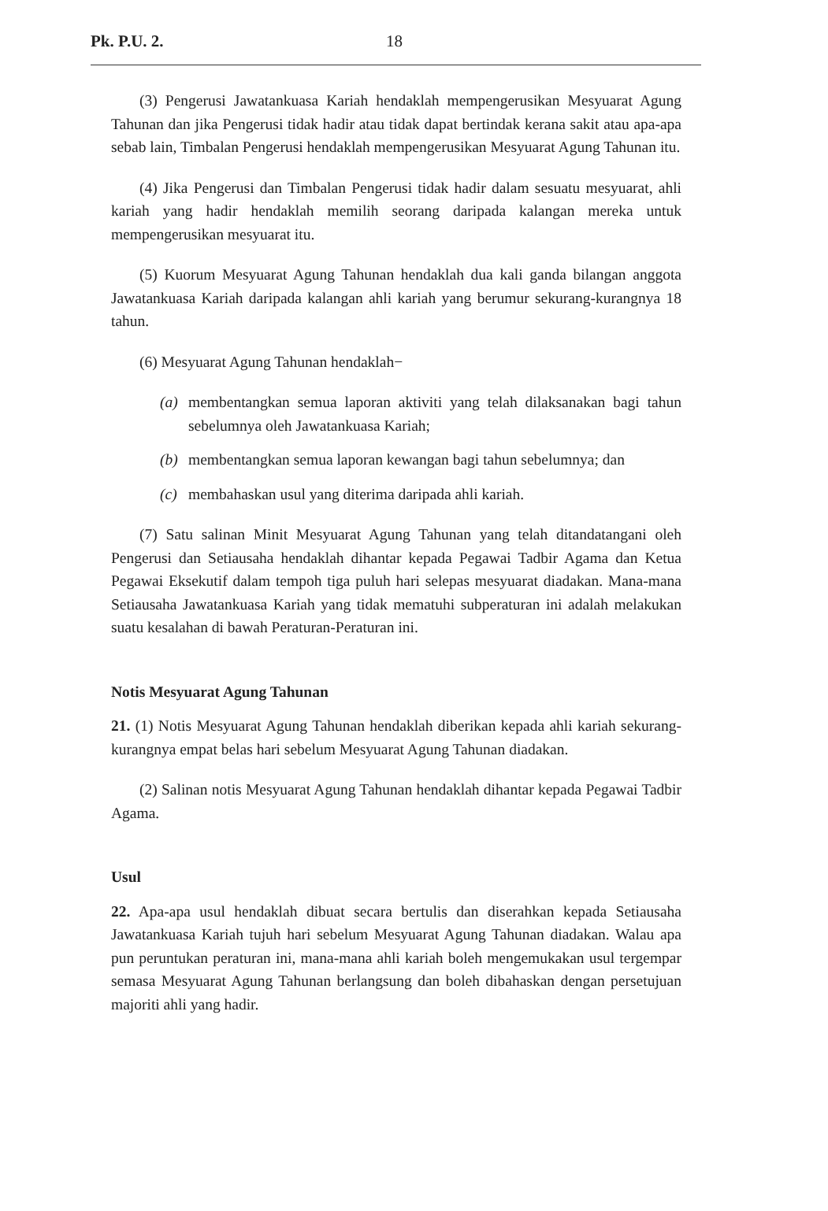Pk. P.U. 2. 18
(3) Pengerusi Jawatankuasa Kariah hendaklah mempengerusikan Mesyuarat Agung Tahunan dan jika Pengerusi tidak hadir atau tidak dapat bertindak kerana sakit atau apa-apa sebab lain, Timbalan Pengerusi hendaklah mempengerusikan Mesyuarat Agung Tahunan itu.
(4) Jika Pengerusi dan Timbalan Pengerusi tidak hadir dalam sesuatu mesyuarat, ahli kariah yang hadir hendaklah memilih seorang daripada kalangan mereka untuk mempengerusikan mesyuarat itu.
(5) Kuorum Mesyuarat Agung Tahunan hendaklah dua kali ganda bilangan anggota Jawatankuasa Kariah daripada kalangan ahli kariah yang berumur sekurang-kurangnya 18 tahun.
(6) Mesyuarat Agung Tahunan hendaklah−
(a) membentangkan semua laporan aktiviti yang telah dilaksanakan bagi tahun sebelumnya oleh Jawatankuasa Kariah;
(b) membentangkan semua laporan kewangan bagi tahun sebelumnya; dan
(c) membahaskan usul yang diterima daripada ahli kariah.
(7) Satu salinan Minit Mesyuarat Agung Tahunan yang telah ditandatangani oleh Pengerusi dan Setiausaha hendaklah dihantar kepada Pegawai Tadbir Agama dan Ketua Pegawai Eksekutif dalam tempoh tiga puluh hari selepas mesyuarat diadakan. Mana-mana Setiausaha Jawatankuasa Kariah yang tidak mematuhi subperaturan ini adalah melakukan suatu kesalahan di bawah Peraturan-Peraturan ini.
Notis Mesyuarat Agung Tahunan
21. (1) Notis Mesyuarat Agung Tahunan hendaklah diberikan kepada ahli kariah sekurang-kurangnya empat belas hari sebelum Mesyuarat Agung Tahunan diadakan.
(2) Salinan notis Mesyuarat Agung Tahunan hendaklah dihantar kepada Pegawai Tadbir Agama.
Usul
22. Apa-apa usul hendaklah dibuat secara bertulis dan diserahkan kepada Setiausaha Jawatankuasa Kariah tujuh hari sebelum Mesyuarat Agung Tahunan diadakan. Walau apa pun peruntukan peraturan ini, mana-mana ahli kariah boleh mengemukakan usul tergempar semasa Mesyuarat Agung Tahunan berlangsung dan boleh dibahaskan dengan persetujuan majoriti ahli yang hadir.